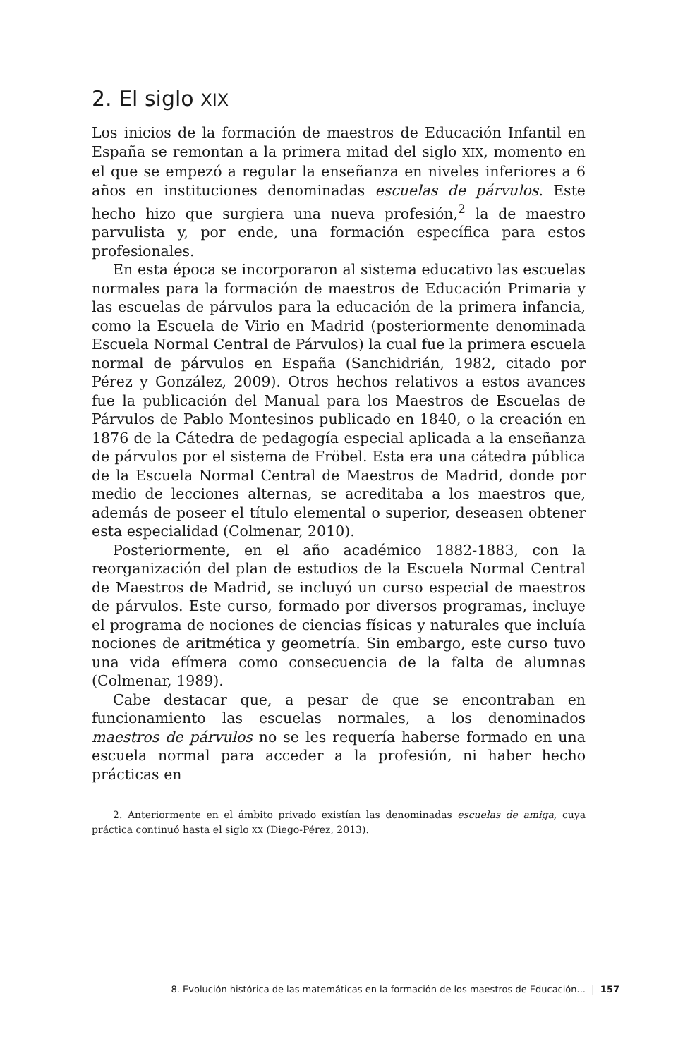2. El siglo XIX
Los inicios de la formación de maestros de Educación Infantil en España se remontan a la primera mitad del siglo XIX, momento en el que se empezó a regular la enseñanza en niveles inferiores a 6 años en instituciones denominadas escuelas de párvulos. Este hecho hizo que surgiera una nueva profesión,<sup>2</sup> la de maestro parvulista y, por ende, una formación específica para estos profesionales.
En esta época se incorporaron al sistema educativo las escuelas normales para la formación de maestros de Educación Primaria y las escuelas de párvulos para la educación de la primera infancia, como la Escuela de Virio en Madrid (posteriormente denominada Escuela Normal Central de Párvulos) la cual fue la primera escuela normal de párvulos en España (Sanchidrián, 1982, citado por Pérez y González, 2009). Otros hechos relativos a estos avances fue la publicación del Manual para los Maestros de Escuelas de Párvulos de Pablo Montesinos publicado en 1840, o la creación en 1876 de la Cátedra de pedagogía especial aplicada a la enseñanza de párvulos por el sistema de Fröbel. Esta era una cátedra pública de la Escuela Normal Central de Maestros de Madrid, donde por medio de lecciones alternas, se acreditaba a los maestros que, además de poseer el título elemental o superior, deseasen obtener esta especialidad (Colmenar, 2010).
Posteriormente, en el año académico 1882-1883, con la reorganización del plan de estudios de la Escuela Normal Central de Maestros de Madrid, se incluyó un curso especial de maestros de párvulos. Este curso, formado por diversos programas, incluye el programa de nociones de ciencias físicas y naturales que incluía nociones de aritmética y geometría. Sin embargo, este curso tuvo una vida efímera como consecuencia de la falta de alumnas (Colmenar, 1989).
Cabe destacar que, a pesar de que se encontraban en funcionamiento las escuelas normales, a los denominados maestros de párvulos no se les requería haberse formado en una escuela normal para acceder a la profesión, ni haber hecho prácticas en
2. Anteriormente en el ámbito privado existían las denominadas escuelas de amiga, cuya práctica continuó hasta el siglo XX (Diego-Pérez, 2013).
8. Evolución histórica de las matemáticas en la formación de los maestros de Educación... | 157